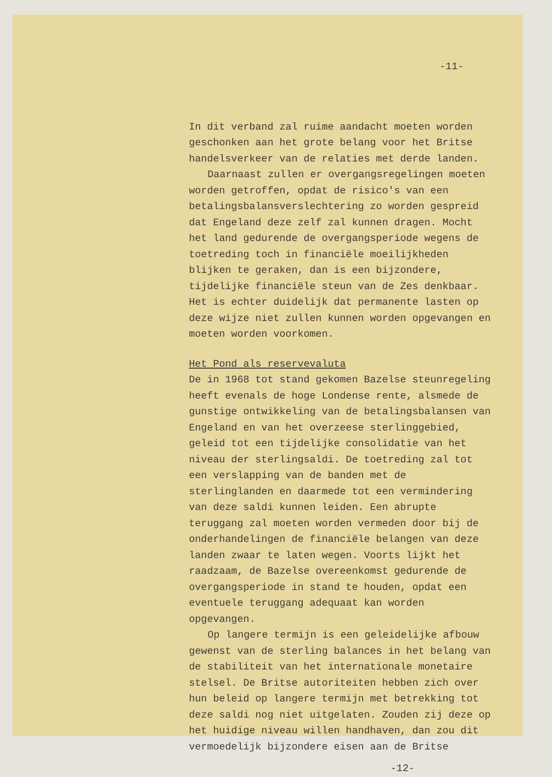-11-
In dit verband zal ruime aandacht moeten worden geschonken aan het grote belang voor het Britse handelsverkeer van de relaties met derde landen.
Daarnaast zullen er overgangsregelingen moeten worden getroffen, opdat de risico's van een betalingsbalansverslechtering zo worden gespreid dat Engeland deze zelf zal kunnen dragen. Mocht het land gedurende de overgangsperiode wegens de toetreding toch in financiële moeilijkheden blijken te geraken, dan is een bijzondere, tijdelijke financiële steun van de Zes denkbaar. Het is echter duidelijk dat permanente lasten op deze wijze niet zullen kunnen worden opgevangen en moeten worden voorkomen.
Het Pond als reservevaluta
De in 1968 tot stand gekomen Bazelse steunregeling heeft evenals de hoge Londense rente, alsmede de gunstige ontwikkeling van de betalingsbalansen van Engeland en van het overzeese sterlinggebied, geleid tot een tijdelijke consolidatie van het niveau der sterlingsaldi. De toetreding zal tot een verslapping van de banden met de sterlinglanden en daarmede tot een vermindering van deze saldi kunnen leiden. Een abrupte teruggang zal moeten worden vermeden door bij de onderhandelingen de financiële belangen van deze landen zwaar te laten wegen. Voorts lijkt het raadzaam, de Bazelse overeenkomst gedurende de overgangsperiode in stand te houden, opdat een eventuele teruggang adequaat kan worden opgevangen.
Op langere termijn is een geleidelijke afbouw gewenst van de sterling balances in het belang van de stabiliteit van het internationale monetaire stelsel. De Britse autoriteiten hebben zich over hun beleid op langere termijn met betrekking tot deze saldi nog niet uitgelaten. Zouden zij deze op het huidige niveau willen handhaven, dan zou dit vermoedelijk bijzondere eisen aan de Britse
-12-